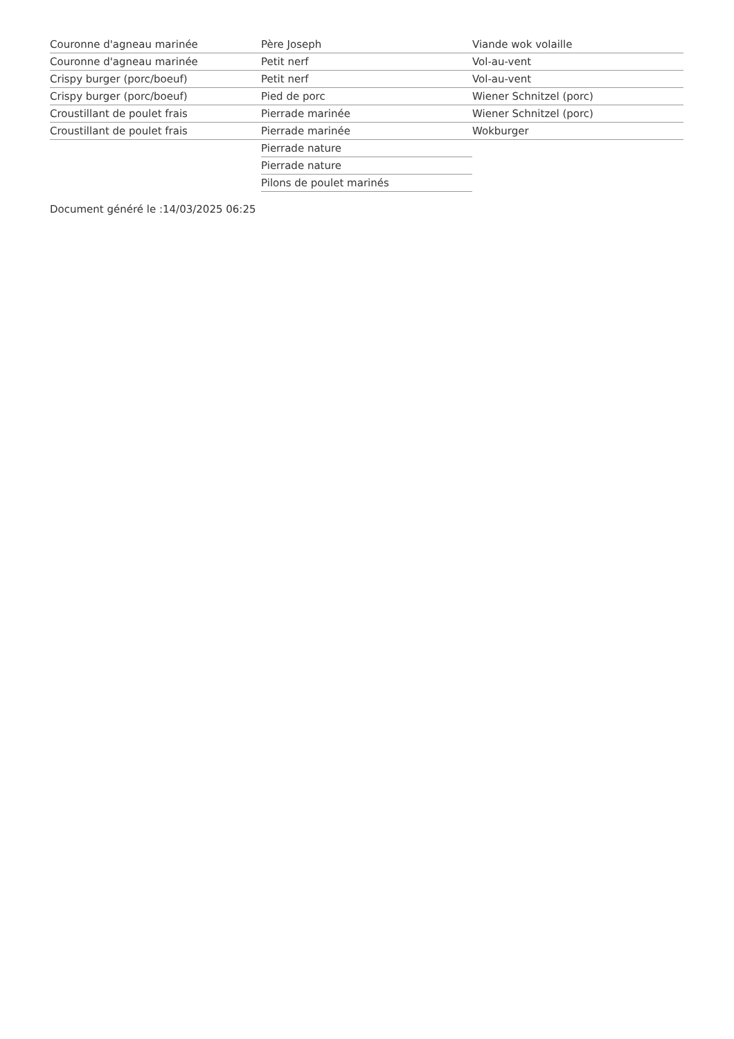Couronne d'agneau marinée
Couronne d'agneau marinée
Crispy burger (porc/boeuf)
Crispy burger (porc/boeuf)
Croustillant de poulet frais
Croustillant de poulet frais
Père Joseph
Petit nerf
Petit nerf
Pied de porc
Pierrade marinée
Pierrade marinée
Pierrade nature
Pierrade nature
Pilons de poulet marinés
Viande wok volaille
Vol-au-vent
Vol-au-vent
Wiener Schnitzel (porc)
Wiener Schnitzel (porc)
Wokburger
Document généré le :14/03/2025 06:25